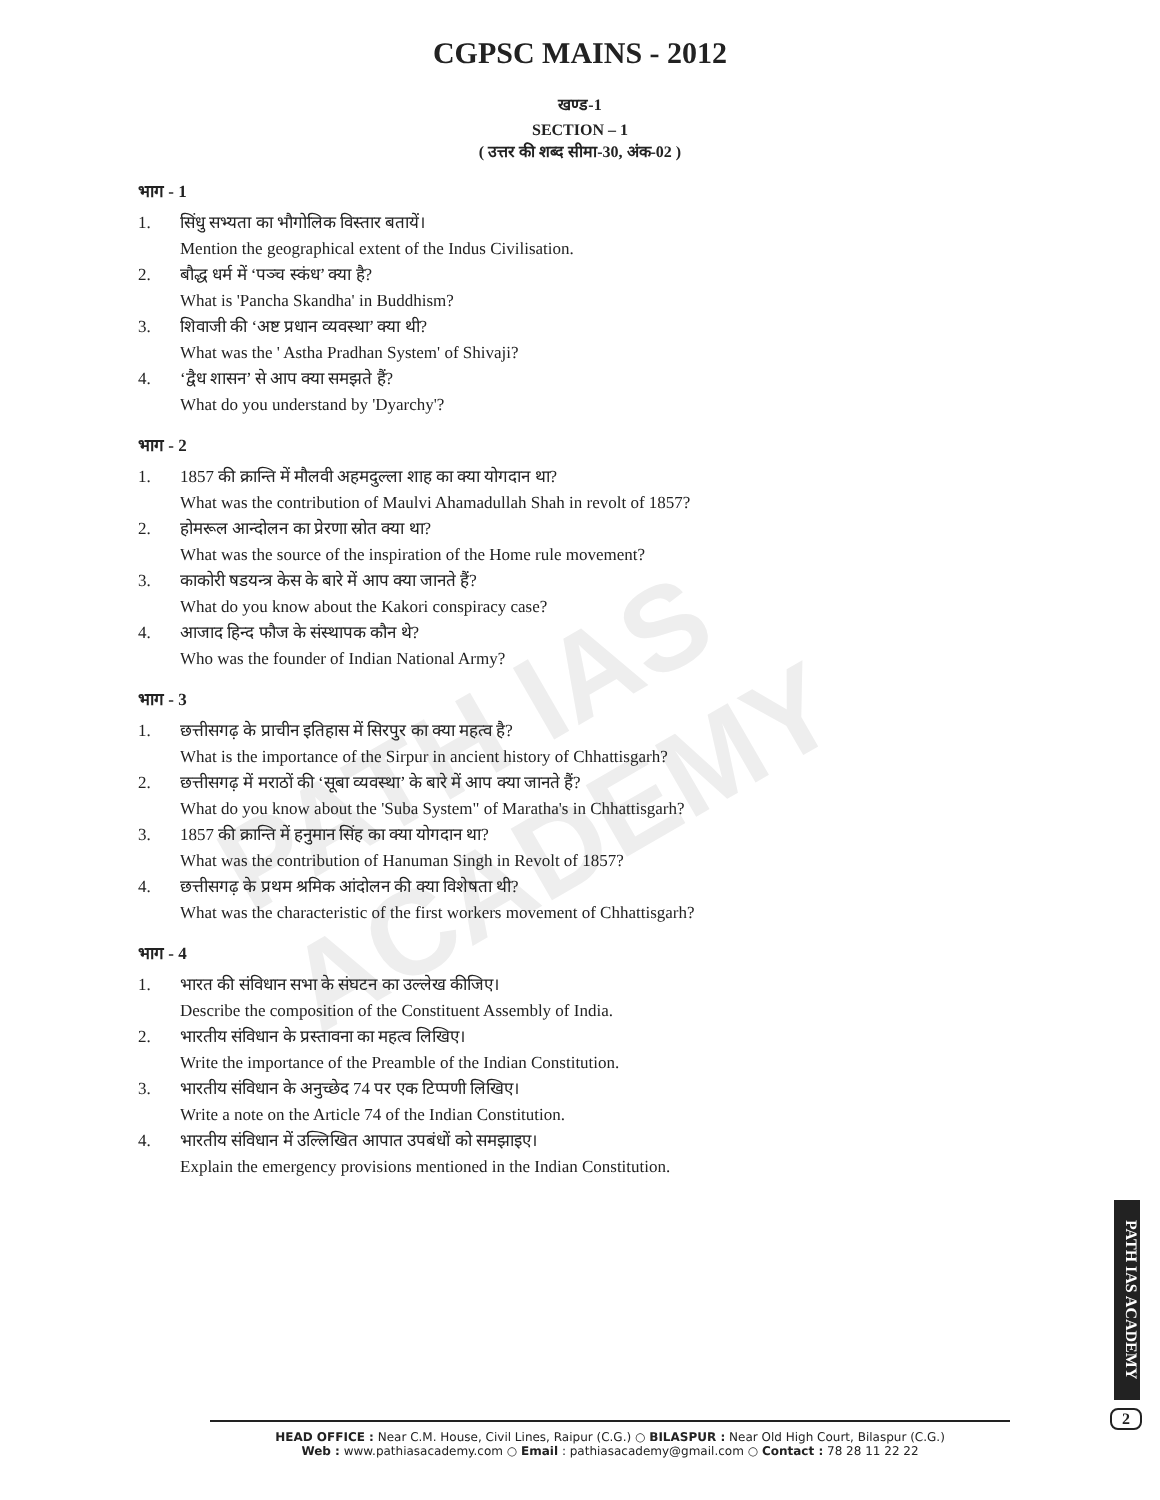PATH IAS ACADEMY
CGPSC MAINS - 2012
खण्ड-1
SECTION – 1
( उत्तर की शब्द सीमा-30, अंक-02 )
भाग - 1
1. सिंधु सभ्यता का भौगोलिक विस्तार बतायें।
Mention the geographical extent of the Indus Civilisation.
2. बौद्ध धर्म में ‘पञ्च स्कंध’ क्या है?
What is 'Pancha Skandha' in Buddhism?
3. शिवाजी की ‘अष्ट प्रधान व्यवस्था’ क्या थी?
What was the ' Astha Pradhan System' of Shivaji?
4. ‘द्वैध शासन’ से आप क्या समझते हैं?
What do you understand by 'Dyarchy'?
भाग - 2
1. 1857 की क्रान्ति में मौलवी अहमदुल्ला शाह का क्या योगदान था?
What was the contribution of Maulvi Ahamadullah Shah in revolt of 1857?
2. होमरूल आन्दोलन का प्रेरणा स्रोत क्या था?
What was the source of the inspiration of the Home rule movement?
3. काकोरी षडयन्त्र केस के बारे में आप क्या जानते हैं?
What do you know about the Kakori conspiracy case?
4. आजाद हिन्द फौज के संस्थापक कौन थे?
Who was the founder of Indian National Army?
भाग - 3
1. छत्तीसगढ़ के प्राचीन इतिहास में सिरपुर का क्या महत्व है?
What is the importance of the Sirpur in ancient history of Chhattisgarh?
2. छत्तीसगढ़ में मराठों की ‘सूबा व्यवस्था’ के बारे में आप क्या जानते हैं?
What do you know about the 'Suba System" of Maratha's in Chhattisgarh?
3. 1857 की क्रान्ति में हनुमान सिंह का क्या योगदान था?
What was the contribution of Hanuman Singh in Revolt of 1857?
4. छत्तीसगढ़ के प्रथम श्रमिक आंदोलन की क्या विशेषता थी?
What was the characteristic of the first workers movement of Chhattisgarh?
भाग - 4
1. भारत की संविधान सभा के संघटन का उल्लेख कीजिए।
Describe the composition of the Constituent Assembly of India.
2. भारतीय संविधान के प्रस्तावना का महत्व लिखिए।
Write the importance of the Preamble of the Indian Constitution.
3. भारतीय संविधान के अनुच्छेद 74 पर एक टिप्पणी लिखिए।
Write a note on the Article 74 of the Indian Constitution.
4. भारतीय संविधान में उल्लिखित आपात उपबंधों को समझाइए।
Explain the emergency provisions mentioned in the Indian Constitution.
PATH IAS ACADEMY
2
HEAD OFFICE : Near C.M. House, Civil Lines, Raipur (C.G.) ○ BILASPUR : Near Old High Court, Bilaspur (C.G.)
Web : www.pathiasacademy.com ○ Email : pathiasacademy@gmail.com ○ Contact : 78 28 11 22 22